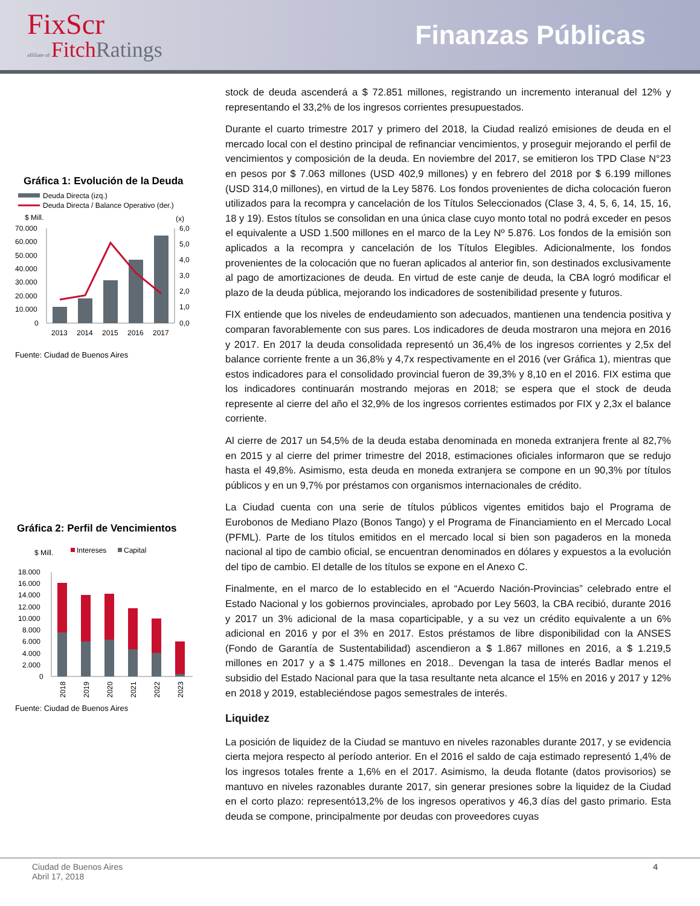FixScr
affiliate of Fitch Ratings
Finanzas Públicas
Gráfica 1: Evolución de la Deuda
Deuda Directa (izq.)
Deuda Directa / Balance Operativo (der.)
$ Mill.
(x)
70.000
60.000
50.000
40.000
30.000
20.000
10.000
0
6,0
5,0
4,0
3,0
2,0
1,0
0,0
2013
2014
2015
2016
2017
Fuente: Ciudad de Buenos Aires
Gráfica 2: Perfil de Vencimientos
$ Mill.
Intereses
Capital
18.000
16.000
14.000
12.000
10.000
8.000
6.000
4.000
2.000
0
2018
2019
2020
2021
2022
2023
Fuente: Ciudad de Buenos Aires
stock de deuda ascenderá a $ 72.851 millones, registrando un incremento interanual del 12% y representando el 33,2% de los ingresos corrientes presupuestados.
Durante el cuarto trimestre 2017 y primero del 2018, la Ciudad realizó emisiones de deuda en el mercado local con el destino principal de refinanciar vencimientos, y proseguir mejorando el perfil de vencimientos y composición de la deuda. En noviembre del 2017, se emitieron los TPD Clase N°23 en pesos por $ 7.063 millones (USD 402,9 millones) y en febrero del 2018 por $ 6.199 millones (USD 314,0 millones), en virtud de la Ley 5876. Los fondos provenientes de dicha colocación fueron utilizados para la recompra y cancelación de los Títulos Seleccionados (Clase 3, 4, 5, 6, 14, 15, 16, 18 y 19). Estos títulos se consolidan en una única clase cuyo monto total no podrá exceder en pesos el equivalente a USD 1.500 millones en el marco de la Ley Nº 5.876. Los fondos de la emisión son aplicados a la recompra y cancelación de los Títulos Elegibles. Adicionalmente, los fondos provenientes de la colocación que no fueran aplicados al anterior fin, son destinados exclusivamente al pago de amortizaciones de deuda. En virtud de este canje de deuda, la CBA logró modificar el plazo de la deuda pública, mejorando los indicadores de sostenibilidad presente y futuros.
FIX entiende que los niveles de endeudamiento son adecuados, mantienen una tendencia positiva y comparan favorablemente con sus pares. Los indicadores de deuda mostraron una mejora en 2016 y 2017. En 2017 la deuda consolidada representó un 36,4% de los ingresos corrientes y 2,5x del balance corriente frente a un 36,8% y 4,7x respectivamente en el 2016 (ver Gráfica 1), mientras que estos indicadores para el consolidado provincial fueron de 39,3% y 8,10 en el 2016. FIX estima que los indicadores continuarán mostrando mejoras en 2018; se espera que el stock de deuda represente al cierre del año el 32,9% de los ingresos corrientes estimados por FIX y 2,3x el balance corriente.
Al cierre de 2017 un 54,5% de la deuda estaba denominada en moneda extranjera frente al 82,7% en 2015 y al cierre del primer trimestre del 2018, estimaciones oficiales informaron que se redujo hasta el 49,8%. Asimismo, esta deuda en moneda extranjera se compone en un 90,3% por títulos públicos y en un 9,7% por préstamos con organismos internacionales de crédito.
La Ciudad cuenta con una serie de títulos públicos vigentes emitidos bajo el Programa de Eurobonos de Mediano Plazo (Bonos Tango) y el Programa de Financiamiento en el Mercado Local (PFML). Parte de los títulos emitidos en el mercado local si bien son pagaderos en la moneda nacional al tipo de cambio oficial, se encuentran denominados en dólares y expuestos a la evolución del tipo de cambio. El detalle de los títulos se expone en el Anexo C.
Finalmente, en el marco de lo establecido en el “Acuerdo Nación-Provincias” celebrado entre el Estado Nacional y los gobiernos provinciales, aprobado por Ley 5603, la CBA recibió, durante 2016 y 2017 un 3% adicional de la masa coparticipable, y a su vez un crédito equivalente a un 6% adicional en 2016 y por el 3% en 2017. Estos préstamos de libre disponibilidad con la ANSES (Fondo de Garantía de Sustentabilidad) ascendieron a $ 1.867 millones en 2016, a $ 1.219,5 millones en 2017 y a $ 1.475 millones en 2018.. Devengan la tasa de interés Badlar menos el subsidio del Estado Nacional para que la tasa resultante neta alcance el 15% en 2016 y 2017 y 12% en 2018 y 2019, estableciéndose pagos semestrales de interés.
Liquidez
La posición de liquidez de la Ciudad se mantuvo en niveles razonables durante 2017, y se evidencia cierta mejora respecto al período anterior. En el 2016 el saldo de caja estimado representó 1,4% de los ingresos totales frente a 1,6% en el 2017. Asimismo, la deuda flotante (datos provisorios) se mantuvo en niveles razonables durante 2017, sin generar presiones sobre la liquidez de la Ciudad en el corto plazo: representó13,2% de los ingresos operativos y 46,3 días del gasto primario. Esta deuda se compone, principalmente por deudas con proveedores cuyas
Ciudad de Buenos Aires
Abril 17, 2018 4